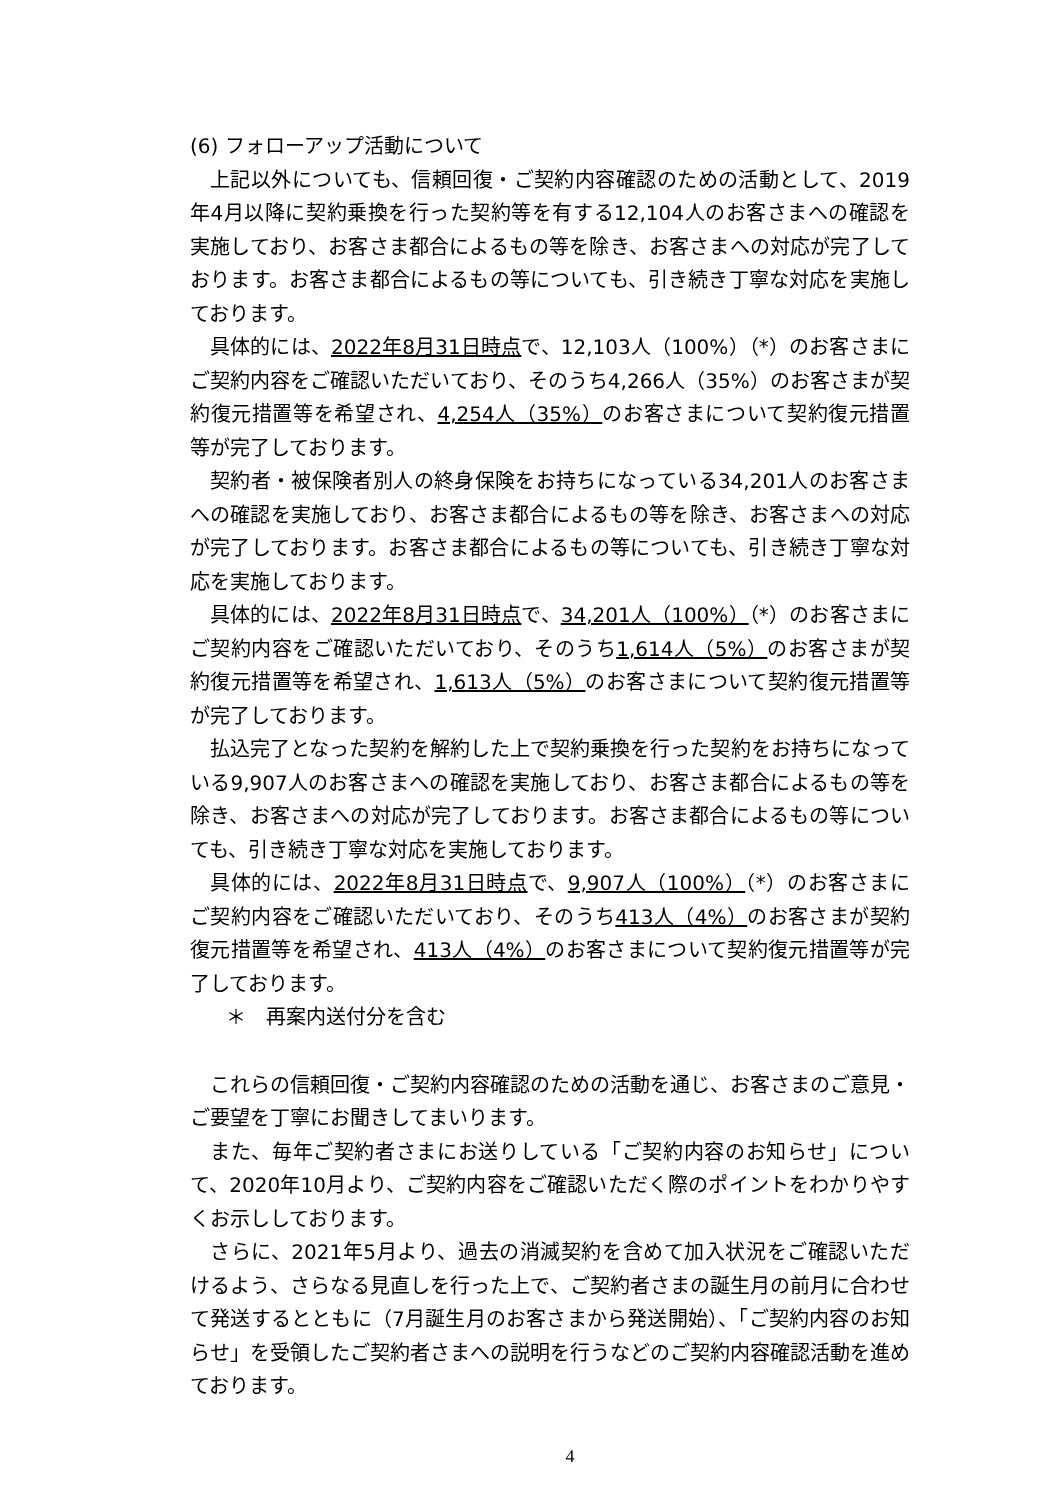(6) フォローアップ活動について
上記以外についても、信頼回復・ご契約内容確認のための活動として、2019年4月以降に契約乗換を行った契約等を有する12,104人のお客さまへの確認を実施しており、お客さま都合によるもの等を除き、お客さまへの対応が完了しております。お客さま都合によるもの等についても、引き続き丁寧な対応を実施しております。
具体的には、2022年8月31日時点で、12,103人（100%）（*）のお客さまにご契約内容をご確認いただいており、そのうち4,266人（35%）のお客さまが契約復元措置等を希望され、4,254人（35%）のお客さまについて契約復元措置等が完了しております。
契約者・被保険者別人の終身保険をお持ちになっている34,201人のお客さまへの確認を実施しており、お客さま都合によるもの等を除き、お客さまへの対応が完了しております。お客さま都合によるもの等についても、引き続き丁寧な対応を実施しております。
具体的には、2022年8月31日時点で、34,201人（100%）（*）のお客さまにご契約内容をご確認いただいており、そのうち1,614人（5%）のお客さまが契約復元措置等を希望され、1,613人（5%）のお客さまについて契約復元措置等が完了しております。
払込完了となった契約を解約した上で契約乗換を行った契約をお持ちになっている9,907人のお客さまへの確認を実施しており、お客さま都合によるもの等を除き、お客さまへの対応が完了しております。お客さま都合によるもの等についても、引き続き丁寧な対応を実施しております。
具体的には、2022年8月31日時点で、9,907人（100%）（*）のお客さまにご契約内容をご確認いただいており、そのうち413人（4%）のお客さまが契約復元措置等を希望され、413人（4%）のお客さまについて契約復元措置等が完了しております。
＊　再案内送付分を含む
これらの信頼回復・ご契約内容確認のための活動を通じ、お客さまのご意見・ご要望を丁寧にお聞きしてまいります。
また、毎年ご契約者さまにお送りしている「ご契約内容のお知らせ」について、2020年10月より、ご契約内容をご確認いただく際のポイントをわかりやすくお示ししております。
さらに、2021年5月より、過去の消滅契約を含めて加入状況をご確認いただけるよう、さらなる見直しを行った上で、ご契約者さまの誕生月の前月に合わせて発送するとともに（7月誕生月のお客さまから発送開始）、「ご契約内容のお知らせ」を受領したご契約者さまへの説明を行うなどのご契約内容確認活動を進めております。
4